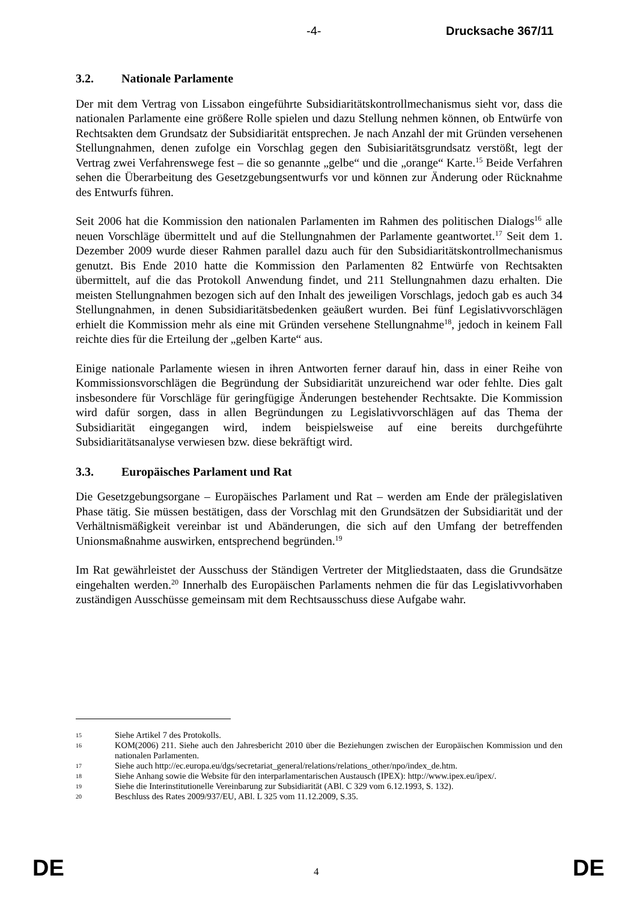-4- Drucksache 367/11
3.2. Nationale Parlamente
Der mit dem Vertrag von Lissabon eingeführte Subsidiaritätskontrollmechanismus sieht vor, dass die nationalen Parlamente eine größere Rolle spielen und dazu Stellung nehmen können, ob Entwürfe von Rechtsakten dem Grundsatz der Subsidiarität entsprechen. Je nach Anzahl der mit Gründen versehenen Stellungnahmen, denen zufolge ein Vorschlag gegen den Subisiaritätsgrundsatz verstößt, legt der Vertrag zwei Verfahrenswege fest – die so genannte „gelbe“ und die „orange“ Karte.<sup>15</sup> Beide Verfahren sehen die Überarbeitung des Gesetzgebungsentwurfs vor und können zur Änderung oder Rücknahme des Entwurfs führen.
Seit 2006 hat die Kommission den nationalen Parlamenten im Rahmen des politischen Dialogs<sup>16</sup> alle neuen Vorschläge übermittelt und auf die Stellungnahmen der Parlamente geantwortet.<sup>17</sup> Seit dem 1. Dezember 2009 wurde dieser Rahmen parallel dazu auch für den Subsidiaritätskontrollmechanismus genutzt. Bis Ende 2010 hatte die Kommission den Parlamenten 82 Entwürfe von Rechtsakten übermittelt, auf die das Protokoll Anwendung findet, und 211 Stellungnahmen dazu erhalten. Die meisten Stellungnahmen bezogen sich auf den Inhalt des jeweiligen Vorschlags, jedoch gab es auch 34 Stellungnahmen, in denen Subsidiaritätsbedenken geäußert wurden. Bei fünf Legislativvorschlägen erhielt die Kommission mehr als eine mit Gründen versehene Stellungnahme<sup>18</sup>, jedoch in keinem Fall reichte dies für die Erteilung der „gelben Karte“ aus.
Einige nationale Parlamente wiesen in ihren Antworten ferner darauf hin, dass in einer Reihe von Kommissionsvorschlägen die Begründung der Subsidiarität unzureichend war oder fehlte. Dies galt insbesondere für Vorschläge für geringfügige Änderungen bestehender Rechtsakte. Die Kommission wird dafür sorgen, dass in allen Begründungen zu Legislativvorschlägen auf das Thema der Subsidiarität eingegangen wird, indem beispielsweise auf eine bereits durchgeführte Subsidiaritätsanalyse verwiesen bzw. diese bekräftigt wird.
3.3. Europäisches Parlament und Rat
Die Gesetzgebungsorgane – Europäisches Parlament und Rat – werden am Ende der prälegislativen Phase tätig. Sie müssen bestätigen, dass der Vorschlag mit den Grundsätzen der Subsidiarität und der Verhältnismäßigkeit vereinbar ist und Abänderungen, die sich auf den Umfang der betreffenden Unionsmaßnahme auswirken, entsprechend begründen.<sup>19</sup>
Im Rat gewährleistet der Ausschuss der Ständigen Vertreter der Mitgliedstaaten, dass die Grundsätze eingehalten werden.<sup>20</sup> Innerhalb des Europäischen Parlaments nehmen die für das Legislativvorhaben zuständigen Ausschüsse gemeinsam mit dem Rechtsausschuss diese Aufgabe wahr.
15 Siehe Artikel 7 des Protokolls.
16 KOM(2006) 211. Siehe auch den Jahresbericht 2010 über die Beziehungen zwischen der Europäischen Kommission und den nationalen Parlamenten.
17 Siehe auch http://ec.europa.eu/dgs/secretariat_general/relations/relations_other/npo/index_de.htm.
18 Siehe Anhang sowie die Website für den interparlamentarischen Austausch (IPEX): http://www.ipex.eu/ipex/.
19 Siehe die Interinstitutionelle Vereinbarung zur Subsidiarität (ABl. C 329 vom 6.12.1993, S. 132).
20 Beschluss des Rates 2009/937/EU, ABl. L 325 vom 11.12.2009, S.35.
DE 4 DE